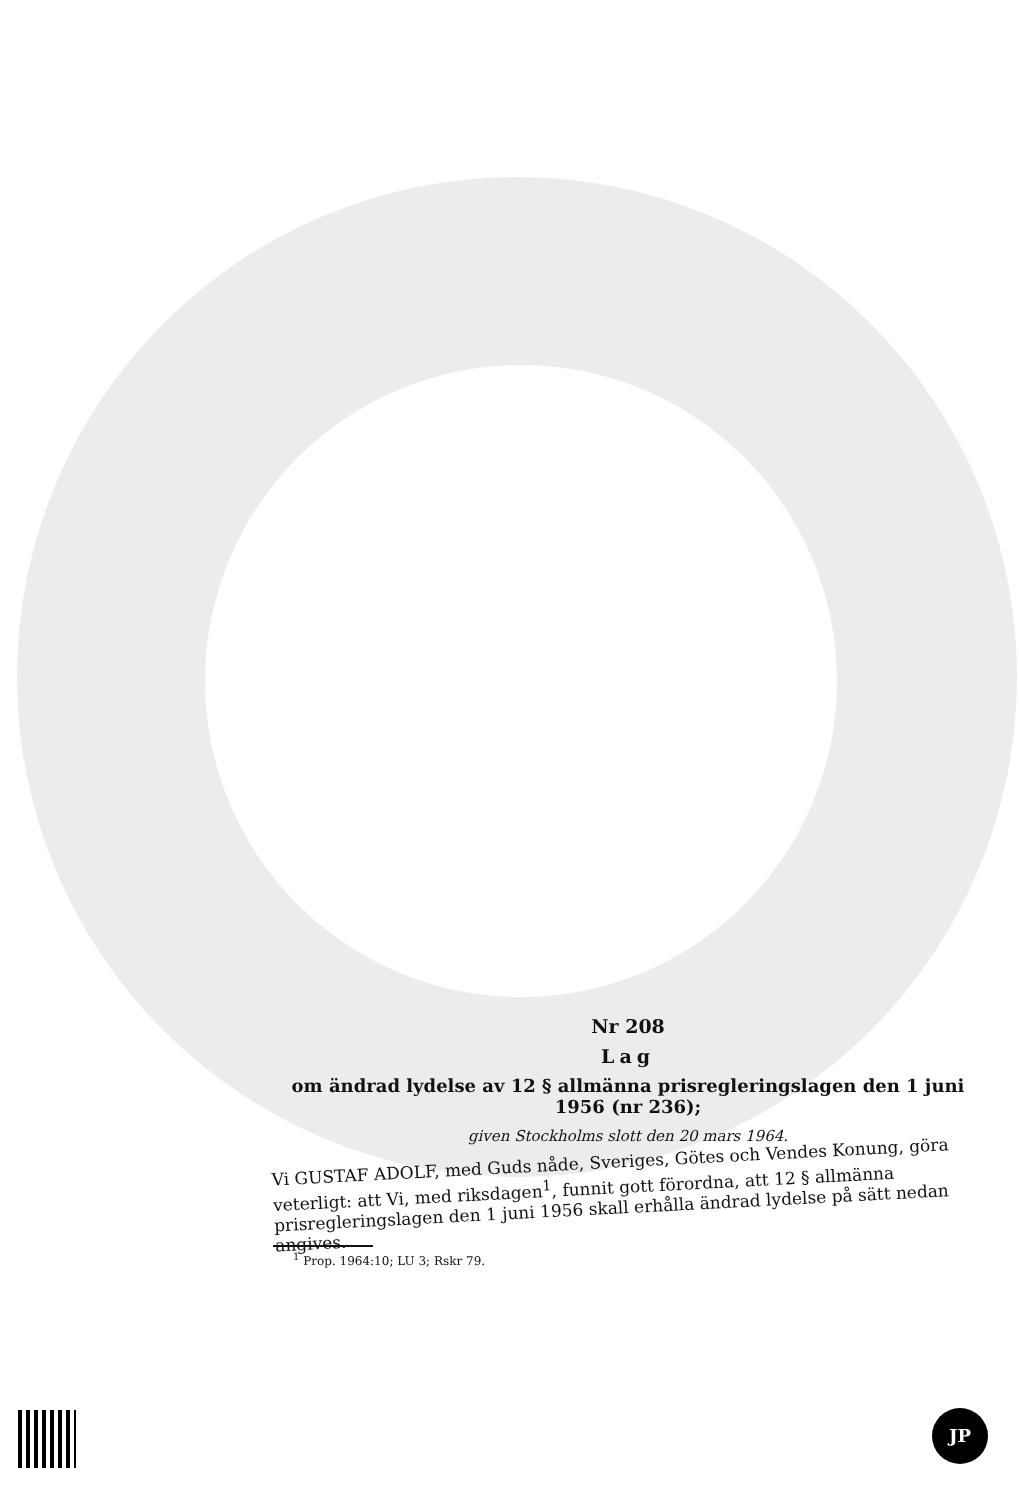Nr 208
Lag
om ändrad lydelse av 12 § allmänna prisregleringslagen den 1 juni 1956 (nr 236);
given Stockholms slott den 20 mars 1964.
Vi GUSTAF ADOLF, med Guds nåde, Sveriges, Götes och Vendes Konung, göra veterligt: att Vi, med riksdagen<sup>1</sup>, funnit gott förordna, att 12 § allmänna prisregleringslagen den 1 juni 1956 skall erhålla ändrad lydelse på sätt nedan angives.
<sup>1</sup> Prop. 1964:10; LU 3; Rskr 79.
JP